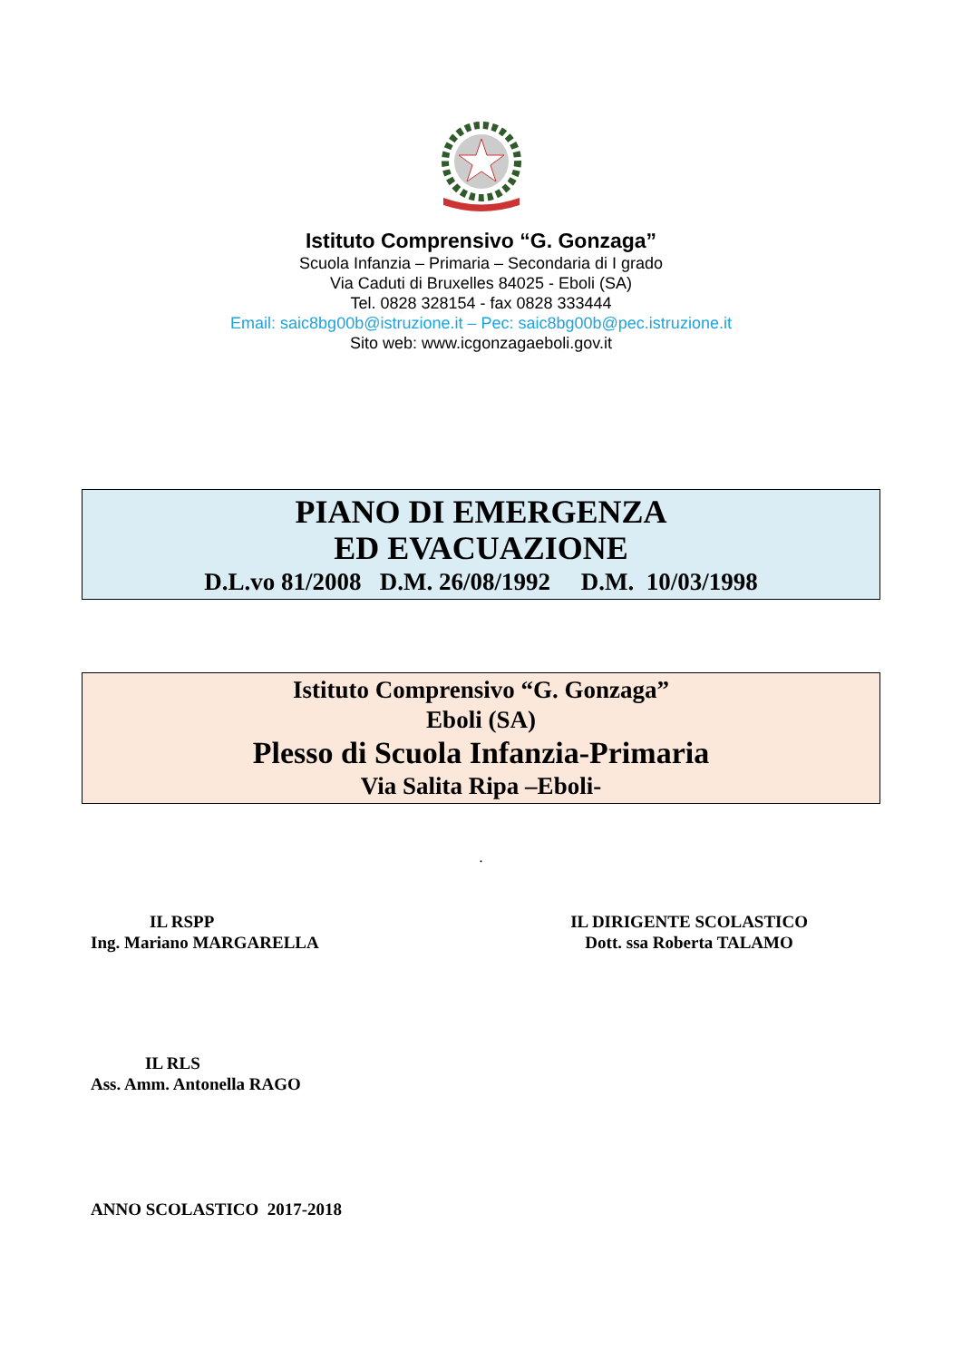Istituto Comprensivo “G. Gonzaga”
Scuola Infanzia – Primaria – Secondaria di I grado
Via Caduti di Bruxelles 84025 - Eboli (SA)
Tel. 0828 328154 - fax 0828 333444
Email: saic8bg00b@istruzione.it – Pec: saic8bg00b@pec.istruzione.it
Sito web: www.icgonzagaeboli.gov.it
PIANO DI EMERGENZA
ED EVACUAZIONE
D.L.vo 81/2008 D.M. 26/08/1992 D.M. 10/03/1998
Istituto Comprensivo “G. Gonzaga”
Eboli (SA)
Plesso di Scuola Infanzia-Primaria
Via Salita Ripa –Eboli-
.
IL RSPP
Ing. Mariano MARGARELLA
IL DIRIGENTE SCOLASTICO
Dott. ssa Roberta TALAMO
IL RLS
Ass. Amm. Antonella RAGO
ANNO SCOLASTICO 2017-2018